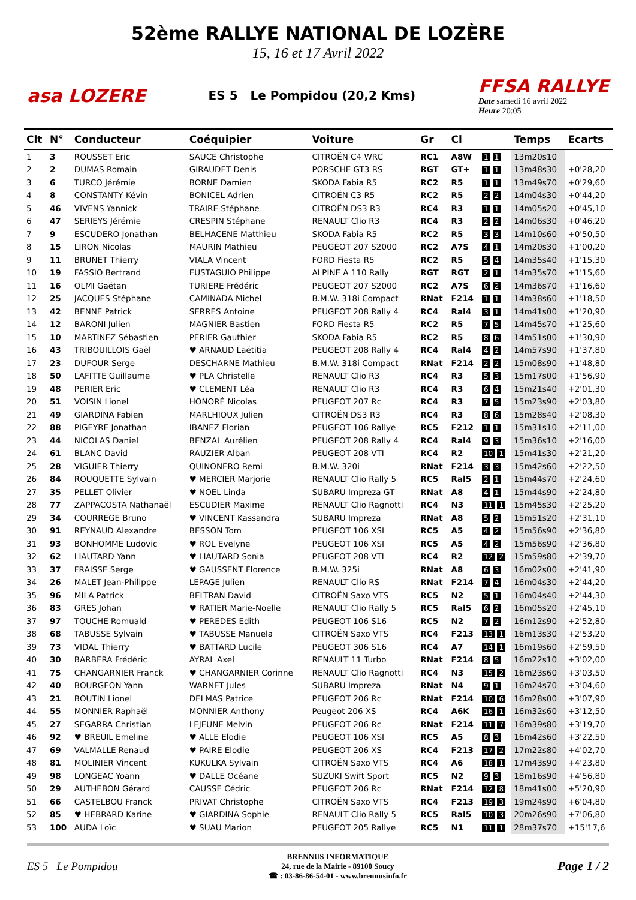52ème RALLYE NATIONAL DE LOZÈRE
15, 16 et 17 Avril 2022
asa LOZERE ES 5 Le Pompidou (20,2 Kms)
FFSA RALLYE
Date samedi 16 avril 2022
Heure 20:05
| Clt | N° | Conducteur | Coéquipier | Voiture | Gr | Cl | | Temps | Ecarts |
| --- | --- | --- | --- | --- | --- | --- | --- | --- | --- |
| 1 | 3 | ROUSSET Eric | SAUCE Christophe | CITROËN C4 WRC | RC1 | A8W | 1 1 | 13m20s10 | |
| 2 | 2 | DUMAS Romain | GIRAUDET Denis | PORSCHE GT3 RS | RGT | GT+ | 1 1 | 13m48s30 | +0'28,20 |
| 3 | 6 | TURCO Jérémie | BORNE Damien | SKODA Fabia R5 | RC2 | R5 | 1 1 | 13m49s70 | +0'29,60 |
| 4 | 8 | CONSTANTY Kévin | BONICEL Adrien | CITROËN C3 R5 | RC2 | R5 | 2 2 | 14m04s30 | +0'44,20 |
| 5 | 46 | VIVENS Yannick | TRAIRE Stéphane | CITROËN DS3 R3 | RC4 | R3 | 1 1 | 14m05s20 | +0'45,10 |
| 6 | 47 | SERIEYS Jérémie | CRESPIN Stéphane | RENAULT Clio R3 | RC4 | R3 | 2 2 | 14m06s30 | +0'46,20 |
| 7 | 9 | ESCUDERO Jonathan | BELHACENE Matthieu | SKODA Fabia R5 | RC2 | R5 | 3 3 | 14m10s60 | +0'50,50 |
| 8 | 15 | LIRON Nicolas | MAURIN Mathieu | PEUGEOT 207 S2000 | RC2 | A7S | 4 1 | 14m20s30 | +1'00,20 |
| 9 | 11 | BRUNET Thierry | VIALA Vincent | FORD Fiesta R5 | RC2 | R5 | 5 4 | 14m35s40 | +1'15,30 |
| 10 | 19 | FASSIO Bertrand | EUSTAGUIO Philippe | ALPINE A 110 Rally | RGT | RGT | 2 1 | 14m35s70 | +1'15,60 |
| 11 | 16 | OLMI Gaëtan | TURIERE Frédéric | PEUGEOT 207 S2000 | RC2 | A7S | 6 2 | 14m36s70 | +1'16,60 |
| 12 | 25 | JACQUES Stéphane | CAMINADA Michel | B.M.W. 318i Compact | RNat | F214 | 1 1 | 14m38s60 | +1'18,50 |
| 13 | 42 | BENNE Patrick | SERRES Antoine | PEUGEOT 208 Rally 4 | RC4 | Ral4 | 3 1 | 14m41s00 | +1'20,90 |
| 14 | 12 | BARONI Julien | MAGNIER Bastien | FORD Fiesta R5 | RC2 | R5 | 7 5 | 14m45s70 | +1'25,60 |
| 15 | 10 | MARTINEZ Sébastien | PERIER Gauthier | SKODA Fabia R5 | RC2 | R5 | 8 6 | 14m51s00 | +1'30,90 |
| 16 | 43 | TRIBOUILLOIS Gaël | ♥ ARNAUD Laëtitia | PEUGEOT 208 Rally 4 | RC4 | Ral4 | 4 2 | 14m57s90 | +1'37,80 |
| 17 | 23 | DUFOUR Serge | DESCHARNE Mathieu | B.M.W. 318i Compact | RNat | F214 | 2 2 | 15m08s90 | +1'48,80 |
| 18 | 50 | LAFITTE Guillaume | ♥ PLA Christelle | RENAULT Clio R3 | RC4 | R3 | 5 3 | 15m17s00 | +1'56,90 |
| 19 | 48 | PERIER Eric | ♥ CLEMENT Léa | RENAULT Clio R3 | RC4 | R3 | 6 4 | 15m21s40 | +2'01,30 |
| 20 | 51 | VOISIN Lionel | HONORÉ Nicolas | PEUGEOT 207 Rc | RC4 | R3 | 7 5 | 15m23s90 | +2'03,80 |
| 21 | 49 | GIARDINA Fabien | MARLHIOUX Julien | CITROËN DS3 R3 | RC4 | R3 | 8 6 | 15m28s40 | +2'08,30 |
| 22 | 88 | PIGEYRE Jonathan | IBANEZ Florian | PEUGEOT 106 Rallye | RC5 | F212 | 1 1 | 15m31s10 | +2'11,00 |
| 23 | 44 | NICOLAS Daniel | BENZAL Aurélien | PEUGEOT 208 Rally 4 | RC4 | Ral4 | 9 3 | 15m36s10 | +2'16,00 |
| 24 | 61 | BLANC David | RAUZIER Alban | PEUGEOT 208 VTI | RC4 | R2 | 10 1 | 15m41s30 | +2'21,20 |
| 25 | 28 | VIGUIER Thierry | QUINONERO Remi | B.M.W. 320i | RNat | F214 | 3 3 | 15m42s60 | +2'22,50 |
| 26 | 84 | ROUQUETTE Sylvain | ♥ MERCIER Marjorie | RENAULT Clio Rally 5 | RC5 | Ral5 | 2 1 | 15m44s70 | +2'24,60 |
| 27 | 35 | PELLET Olivier | ♥ NOEL Linda | SUBARU Impreza GT | RNat | A8 | 4 1 | 15m44s90 | +2'24,80 |
| 28 | 77 | ZAPPACOSTA Nathanaël | ESCUDIER Maxime | RENAULT Clio Ragnotti | RC4 | N3 | 11 1 | 15m45s30 | +2'25,20 |
| 29 | 34 | COURREGE Bruno | ♥ VINCENT Kassandra | SUBARU Impreza | RNat | A8 | 5 2 | 15m51s20 | +2'31,10 |
| 30 | 91 | REYNAUD Alexandre | BESSON Tom | PEUGEOT 106 XSI | RC5 | A5 | 4 2 | 15m56s90 | +2'36,80 |
| 31 | 93 | BONHOMME Ludovic | ♥ ROL Evelyne | PEUGEOT 106 XSI | RC5 | A5 | 4 2 | 15m56s90 | +2'36,80 |
| 32 | 62 | LIAUTARD Yann | ♥ LIAUTARD Sonia | PEUGEOT 208 VTI | RC4 | R2 | 12 2 | 15m59s80 | +2'39,70 |
| 33 | 37 | FRAISSE Serge | ♥ GAUSSENT Florence | B.M.W. 325i | RNat | A8 | 6 3 | 16m02s00 | +2'41,90 |
| 34 | 26 | MALET Jean-Philippe | LEPAGE Julien | RENAULT Clio RS | RNat | F214 | 7 4 | 16m04s30 | +2'44,20 |
| 35 | 96 | MILA Patrick | BELTRAN David | CITROËN Saxo VTS | RC5 | N2 | 5 1 | 16m04s40 | +2'44,30 |
| 36 | 83 | GRES Johan | ♥ RATIER Marie-Noelle | RENAULT Clio Rally 5 | RC5 | Ral5 | 6 2 | 16m05s20 | +2'45,10 |
| 37 | 97 | TOUCHE Romuald | ♥ PEREDES Edith | PEUGEOT 106 S16 | RC5 | N2 | 7 2 | 16m12s90 | +2'52,80 |
| 38 | 68 | TABUSSE Sylvain | ♥ TABUSSE Manuela | CITROËN Saxo VTS | RC4 | F213 | 13 1 | 16m13s30 | +2'53,20 |
| 39 | 73 | VIDAL Thierry | ♥ BATTARD Lucile | PEUGEOT 306 S16 | RC4 | A7 | 14 1 | 16m19s60 | +2'59,50 |
| 40 | 30 | BARBERA Frédéric | AYRAL Axel | RENAULT 11 Turbo | RNat | F214 | 8 5 | 16m22s10 | +3'02,00 |
| 41 | 75 | CHANGARNIER Franck | ♥ CHANGARNIER Corinne | RENAULT Clio Ragnotti | RC4 | N3 | 15 2 | 16m23s60 | +3'03,50 |
| 42 | 40 | BOURGEON Yann | WARNET Jules | SUBARU Impreza | RNat | N4 | 9 1 | 16m24s70 | +3'04,60 |
| 43 | 21 | BOUTIN Lionel | DELMAS Patrice | PEUGEOT 206 Rc | RNat | F214 | 10 6 | 16m28s00 | +3'07,90 |
| 44 | 55 | MONNIER Raphaël | MONNIER Anthony | Peugeot 206 XS | RC4 | A6K | 16 1 | 16m32s60 | +3'12,50 |
| 45 | 27 | SEGARRA Christian | LEJEUNE Melvin | PEUGEOT 206 Rc | RNat | F214 | 11 7 | 16m39s80 | +3'19,70 |
| 46 | 92 | ♥ BREUIL Emeline | ♥ ALLE Elodie | PEUGEOT 106 XSI | RC5 | A5 | 8 3 | 16m42s60 | +3'22,50 |
| 47 | 69 | VALMALLE Renaud | ♥ PAIRE Elodie | PEUGEOT 206 XS | RC4 | F213 | 17 2 | 17m22s80 | +4'02,70 |
| 48 | 81 | MOLINIER Vincent | KUKULKA Sylvain | CITROËN Saxo VTS | RC4 | A6 | 18 1 | 17m43s90 | +4'23,80 |
| 49 | 98 | LONGEAC Yoann | ♥ DALLE Océane | SUZUKI Swift Sport | RC5 | N2 | 9 3 | 18m16s90 | +4'56,80 |
| 50 | 29 | AUTHEBON Gérard | CAUSSE Cédric | PEUGEOT 206 Rc | RNat | F214 | 12 8 | 18m41s00 | +5'20,90 |
| 51 | 66 | CASTELBOU Franck | PRIVAT Christophe | CITROËN Saxo VTS | RC4 | F213 | 19 3 | 19m24s90 | +6'04,80 |
| 52 | 85 | ♥ HEBRARD Karine | ♥ GIARDINA Sophie | RENAULT Clio Rally 5 | RC5 | Ral5 | 10 3 | 20m26s90 | +7'06,80 |
| 53 | 100 | AUDA Loïc | ♥ SUAU Marion | PEUGEOT 205 Rallye | RC5 | N1 | 11 1 | 28m37s70 | +15'17,6 |
ES 5 Le Pompidou
BRENNUS INFORMATIQUE
24, rue de la Mairie - 89100 Soucy
☎ : 03-86-86-54-01 - www.brennusinfo.fr
Page 1 / 2